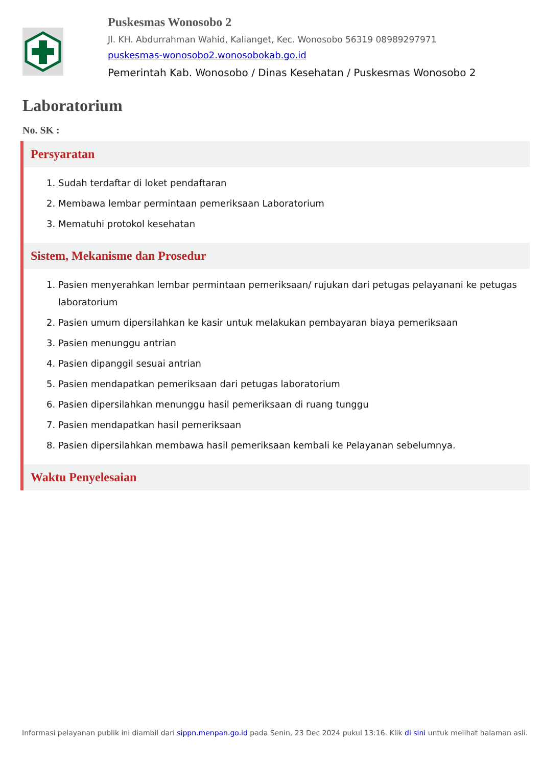Puskesmas Wonosobo 2
Jl. KH. Abdurrahman Wahid, Kalianget, Kec. Wonosobo 56319 08989297971
puskesmas-wonosobo2.wonosobokab.go.id
Pemerintah Kab. Wonosobo / Dinas Kesehatan / Puskesmas Wonosobo 2
Laboratorium
No. SK :
Persyaratan
1. Sudah terdaftar di loket pendaftaran
2. Membawa lembar permintaan pemeriksaan Laboratorium
3. Mematuhi protokol kesehatan
Sistem, Mekanisme dan Prosedur
1. Pasien menyerahkan lembar permintaan pemeriksaan/ rujukan dari petugas pelayanani ke petugas laboratorium
2. Pasien umum dipersilahkan ke kasir untuk melakukan pembayaran biaya pemeriksaan
3. Pasien menunggu antrian
4. Pasien dipanggil sesuai antrian
5. Pasien mendapatkan pemeriksaan dari petugas laboratorium
6. Pasien dipersilahkan menunggu hasil pemeriksaan di ruang tunggu
7. Pasien mendapatkan hasil pemeriksaan
8. Pasien dipersilahkan membawa hasil pemeriksaan kembali ke Pelayanan sebelumnya.
Waktu Penyelesaian
Informasi pelayanan publik ini diambil dari sippn.menpan.go.id pada Senin, 23 Dec 2024 pukul 13:16. Klik di sini untuk melihat halaman asli.